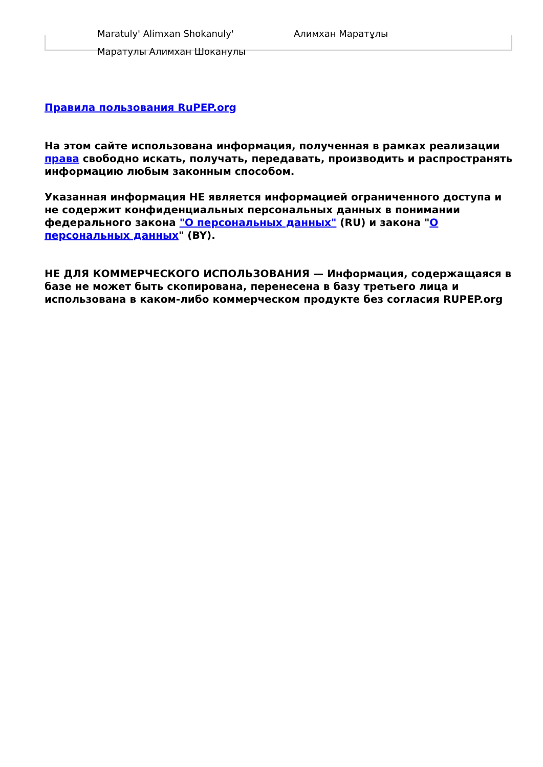Maratuly' Alimxan Shokanuly' Алимхан Маратұлы
Маратулы Алимхан Шоканулы
Правила пользования RuPEP.org
На этом сайте использована информация, полученная в рамках реализации права свободно искать, получать, передавать, производить и распространять информацию любым законным способом.
Указанная информация НЕ является информацией ограниченного доступа и не содержит конфиденциальных персональных данных в понимании федерального закона "О персональных данных" (RU) и закона "О персональных данных" (BY).
НЕ ДЛЯ КОММЕРЧЕСКОГО ИСПОЛЬЗОВАНИЯ — Информация, содержащаяся в базе не может быть скопирована, перенесена в базу третьего лица и использована в каком-либо коммерческом продукте без согласия RUPEP.org